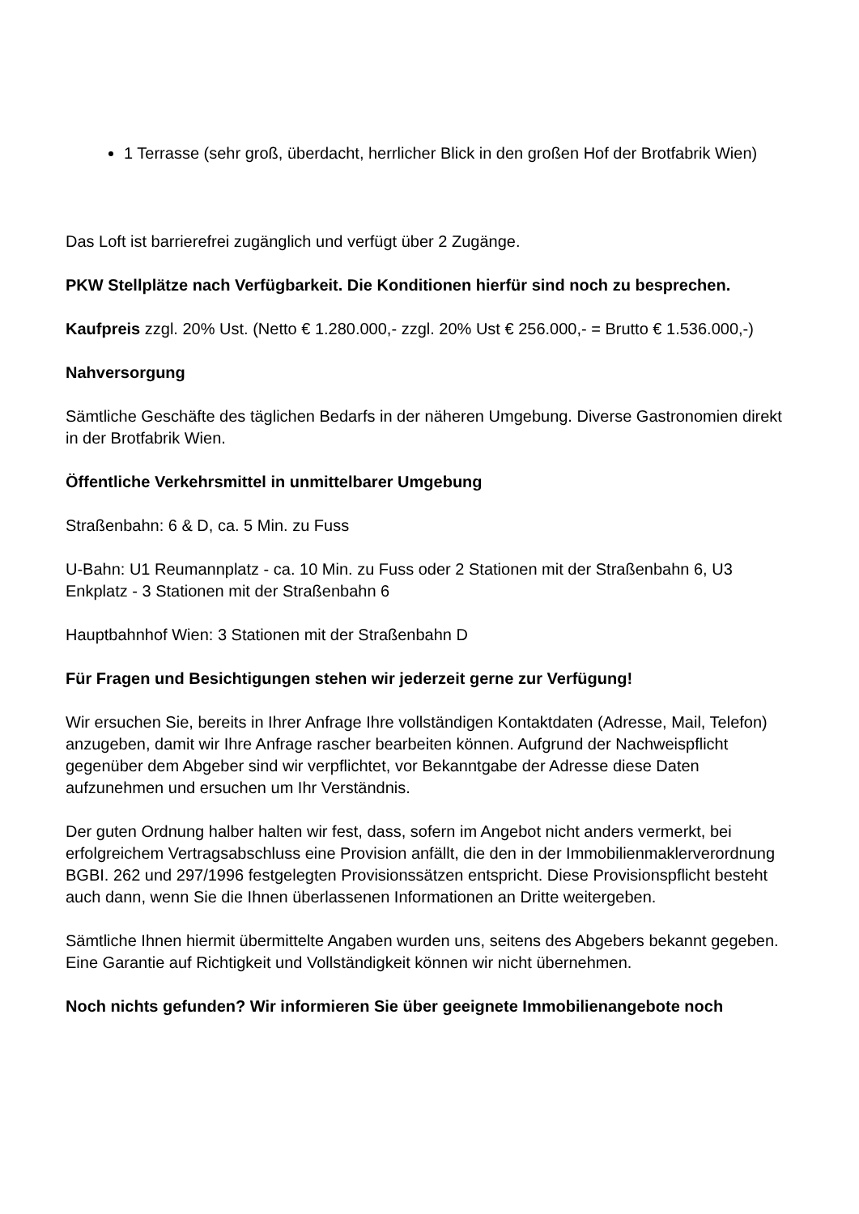1 Terrasse (sehr groß, überdacht, herrlicher Blick in den großen Hof der Brotfabrik Wien)
Das Loft ist barrierefrei zugänglich und verfügt über 2 Zugänge.
PKW Stellplätze nach Verfügbarkeit. Die Konditionen hierfür sind noch zu besprechen.
Kaufpreis zzgl. 20% Ust. (Netto € 1.280.000,- zzgl. 20% Ust € 256.000,- = Brutto € 1.536.000,-)
Nahversorgung
Sämtliche Geschäfte des täglichen Bedarfs in der näheren Umgebung. Diverse Gastronomien direkt in der Brotfabrik Wien.
Öffentliche Verkehrsmittel in unmittelbarer Umgebung
Straßenbahn: 6 & D, ca. 5 Min. zu Fuss
U-Bahn: U1 Reumannplatz - ca. 10 Min. zu Fuss oder 2 Stationen mit der Straßenbahn 6, U3 Enkplatz - 3 Stationen mit der Straßenbahn 6
Hauptbahnhof Wien: 3 Stationen mit der Straßenbahn D
Für Fragen und Besichtigungen stehen wir jederzeit gerne zur Verfügung!
Wir ersuchen Sie, bereits in Ihrer Anfrage Ihre vollständigen Kontaktdaten (Adresse, Mail, Telefon) anzugeben, damit wir Ihre Anfrage rascher bearbeiten können. Aufgrund der Nachweispflicht gegenüber dem Abgeber sind wir verpflichtet, vor Bekanntgabe der Adresse diese Daten aufzunehmen und ersuchen um Ihr Verständnis.
Der guten Ordnung halber halten wir fest, dass, sofern im Angebot nicht anders vermerkt, bei erfolgreichem Vertragsabschluss eine Provision anfällt, die den in der Immobilienmaklerverordnung BGBI. 262 und 297/1996 festgelegten Provisionssätzen entspricht. Diese Provisionspflicht besteht auch dann, wenn Sie die Ihnen überlassenen Informationen an Dritte weitergeben.
Sämtliche Ihnen hiermit übermittelte Angaben wurden uns, seitens des Abgebers bekannt gegeben. Eine Garantie auf Richtigkeit und Vollständigkeit können wir nicht übernehmen.
Noch nichts gefunden? Wir informieren Sie über geeignete Immobilienangebote noch